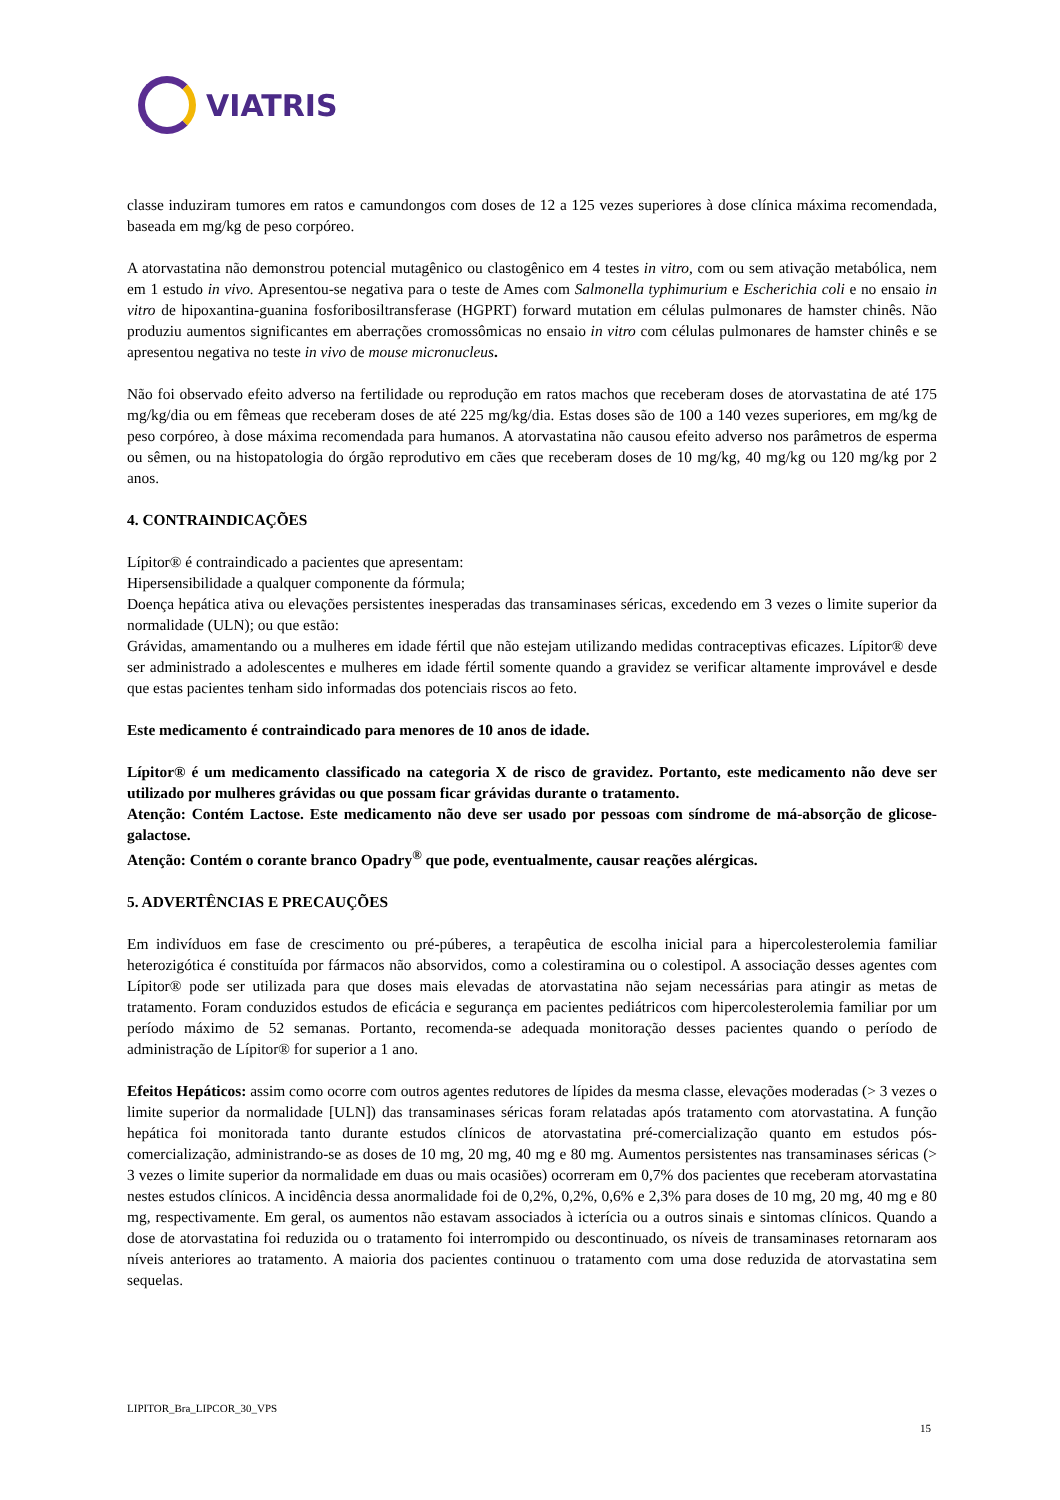VIATRIS
classe induziram tumores em ratos e camundongos com doses de 12 a 125 vezes superiores à dose clínica máxima recomendada, baseada em mg/kg de peso corpóreo.
A atorvastatina não demonstrou potencial mutagênico ou clastogênico em 4 testes in vitro, com ou sem ativação metabólica, nem em 1 estudo in vivo. Apresentou-se negativa para o teste de Ames com Salmonella typhimurium e Escherichia coli e no ensaio in vitro de hipoxantina-guanina fosforibosiltransferase (HGPRT) forward mutation em células pulmonares de hamster chinês. Não produziu aumentos significantes em aberrações cromossômicas no ensaio in vitro com células pulmonares de hamster chinês e se apresentou negativa no teste in vivo de mouse micronucleus.
Não foi observado efeito adverso na fertilidade ou reprodução em ratos machos que receberam doses de atorvastatina de até 175 mg/kg/dia ou em fêmeas que receberam doses de até 225 mg/kg/dia. Estas doses são de 100 a 140 vezes superiores, em mg/kg de peso corpóreo, à dose máxima recomendada para humanos. A atorvastatina não causou efeito adverso nos parâmetros de esperma ou sêmen, ou na histopatologia do órgão reprodutivo em cães que receberam doses de 10 mg/kg, 40 mg/kg ou 120 mg/kg por 2 anos.
4. CONTRAINDICAÇÕES
Lípitor® é contraindicado a pacientes que apresentam:
Hipersensibilidade a qualquer componente da fórmula;
Doença hepática ativa ou elevações persistentes inesperadas das transaminases séricas, excedendo em 3 vezes o limite superior da normalidade (ULN); ou que estão:
Grávidas, amamentando ou a mulheres em idade fértil que não estejam utilizando medidas contraceptivas eficazes. Lípitor® deve ser administrado a adolescentes e mulheres em idade fértil somente quando a gravidez se verificar altamente improvável e desde que estas pacientes tenham sido informadas dos potenciais riscos ao feto.
Este medicamento é contraindicado para menores de 10 anos de idade.
Lípitor® é um medicamento classificado na categoria X de risco de gravidez. Portanto, este medicamento não deve ser utilizado por mulheres grávidas ou que possam ficar grávidas durante o tratamento.
Atenção: Contém Lactose. Este medicamento não deve ser usado por pessoas com síndrome de má-absorção de glicose-galactose.
Atenção: Contém o corante branco Opadry<sup>®</sup> que pode, eventualmente, causar reações alérgicas.
5. ADVERTÊNCIAS E PRECAUÇÕES
Em indivíduos em fase de crescimento ou pré-púberes, a terapêutica de escolha inicial para a hipercolesterolemia familiar heterozigótica é constituída por fármacos não absorvidos, como a colestiramina ou o colestipol. A associação desses agentes com Lípitor® pode ser utilizada para que doses mais elevadas de atorvastatina não sejam necessárias para atingir as metas de tratamento. Foram conduzidos estudos de eficácia e segurança em pacientes pediátricos com hipercolesterolemia familiar por um período máximo de 52 semanas. Portanto, recomenda-se adequada monitoração desses pacientes quando o período de administração de Lípitor® for superior a 1 ano.
Efeitos Hepáticos: assim como ocorre com outros agentes redutores de lípides da mesma classe, elevações moderadas (> 3 vezes o limite superior da normalidade [ULN]) das transaminases séricas foram relatadas após tratamento com atorvastatina. A função hepática foi monitorada tanto durante estudos clínicos de atorvastatina pré-comercialização quanto em estudos pós-comercialização, administrando-se as doses de 10 mg, 20 mg, 40 mg e 80 mg. Aumentos persistentes nas transaminases séricas (> 3 vezes o limite superior da normalidade em duas ou mais ocasiões) ocorreram em 0,7% dos pacientes que receberam atorvastatina nestes estudos clínicos. A incidência dessa anormalidade foi de 0,2%, 0,2%, 0,6% e 2,3% para doses de 10 mg, 20 mg, 40 mg e 80 mg, respectivamente. Em geral, os aumentos não estavam associados à icterícia ou a outros sinais e sintomas clínicos. Quando a dose de atorvastatina foi reduzida ou o tratamento foi interrompido ou descontinuado, os níveis de transaminases retornaram aos níveis anteriores ao tratamento. A maioria dos pacientes continuou o tratamento com uma dose reduzida de atorvastatina sem sequelas.
LIPITOR_Bra_LIPCOR_30_VPS
15